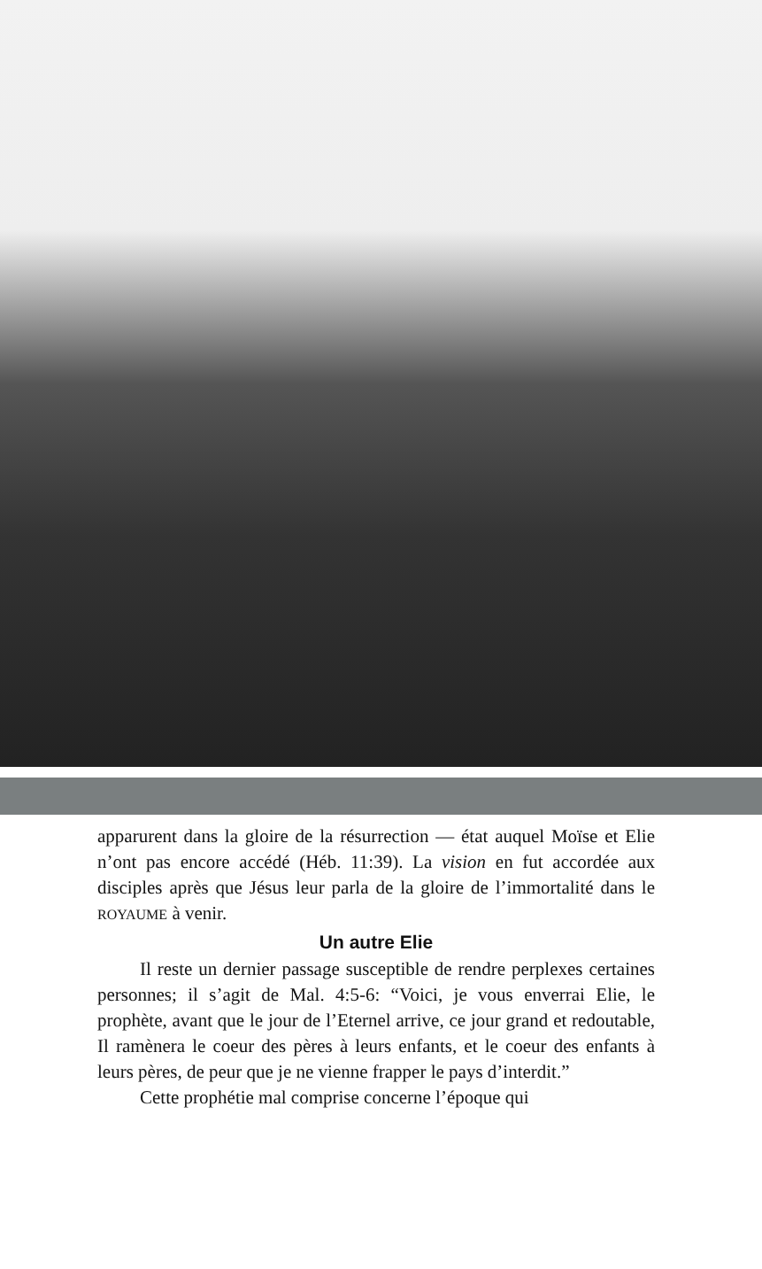apparurent dans la gloire de la résurrection — état auquel Moïse et Elie n’ont pas encore accédé (Héb. 11:39). La vision en fut accordée aux disciples après que Jésus leur parla de la gloire de l’immortalité dans le ROYAUME à venir.
Un autre Elie
Il reste un dernier passage susceptible de rendre perplexes certaines personnes; il s’agit de Mal. 4:5-6: “Voici, je vous enverrai Elie, le prophète, avant que le jour de l’Eternel arrive, ce jour grand et redoutable, Il ramènera le coeur des pères à leurs enfants, et le coeur des enfants à leurs pères, de peur que je ne vienne frapper le pays d’interdit.”
Cette prophétie mal comprise concerne l’époque qui